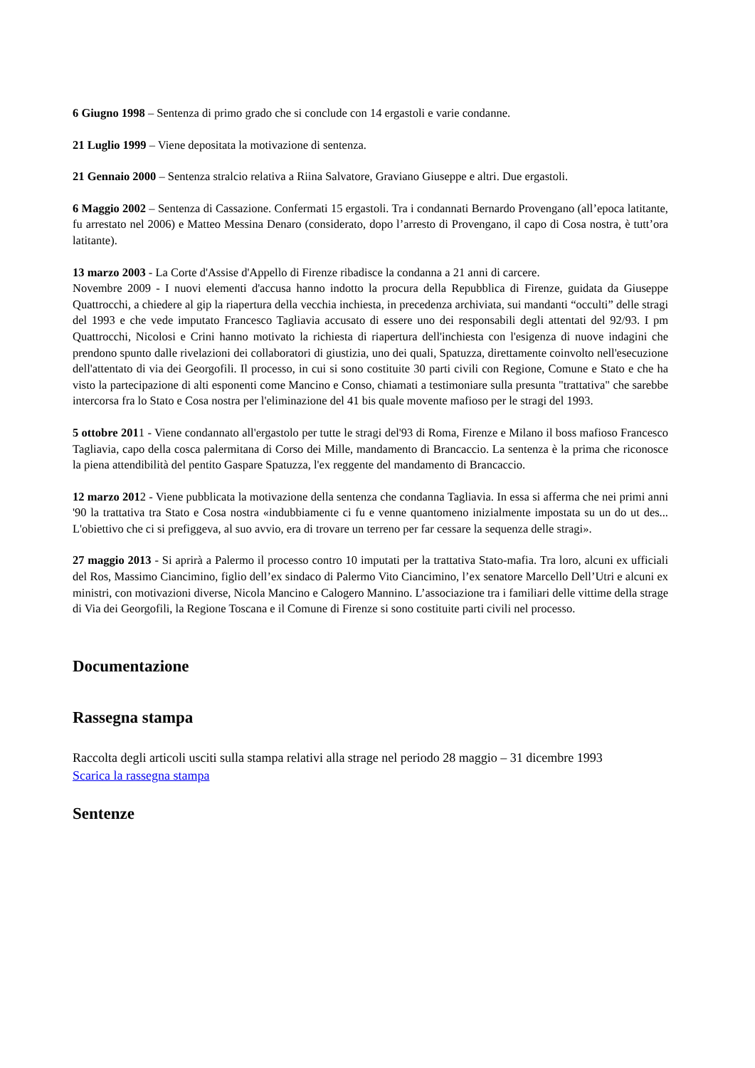6 Giugno 1998 – Sentenza di primo grado che si conclude con 14 ergastoli e varie condanne.
21 Luglio 1999 – Viene depositata la motivazione di sentenza.
21 Gennaio 2000 – Sentenza stralcio relativa a Riina Salvatore, Graviano Giuseppe e altri. Due ergastoli.
6 Maggio 2002 – Sentenza di Cassazione. Confermati 15 ergastoli. Tra i condannati Bernardo Provengano (all’epoca latitante, fu arrestato nel 2006) e Matteo Messina Denaro (considerato, dopo l’arresto di Provengano, il capo di Cosa nostra, è tutt’ora latitante).
13 marzo 2003 - La Corte d'Assise d'Appello di Firenze ribadisce la condanna a 21 anni di carcere.
Novembre 2009 - I nuovi elementi d'accusa hanno indotto la procura della Repubblica di Firenze, guidata da Giuseppe Quattrocchi, a chiedere al gip la riapertura della vecchia inchiesta, in precedenza archiviata, sui mandanti “occulti” delle stragi del 1993 e che vede imputato Francesco Tagliavia accusato di essere uno dei responsabili degli attentati del 92/93. I pm Quattrocchi, Nicolosi e Crini hanno motivato la richiesta di riapertura dell'inchiesta con l'esigenza di nuove indagini che prendono spunto dalle rivelazioni dei collaboratori di giustizia, uno dei quali, Spatuzza, direttamente coinvolto nell'esecuzione dell'attentato di via dei Georgofili. Il processo, in cui si sono costituite 30 parti civili con Regione, Comune e Stato e che ha visto la partecipazione di alti esponenti come Mancino e Conso, chiamati a testimoniare sulla presunta "trattativa" che sarebbe intercorsa fra lo Stato e Cosa nostra per l'eliminazione del 41 bis quale movente mafioso per le stragi del 1993.
5 ottobre 2011 - Viene condannato all'ergastolo per tutte le stragi del'93 di Roma, Firenze e Milano il boss mafioso Francesco Tagliavia, capo della cosca palermitana di Corso dei Mille, mandamento di Brancaccio. La sentenza è la prima che riconosce la piena attendibilità del pentito Gaspare Spatuzza, l'ex reggente del mandamento di Brancaccio.
12 marzo 2012 - Viene pubblicata la motivazione della sentenza che condanna Tagliavia. In essa si afferma che nei primi anni '90 la trattativa tra Stato e Cosa nostra «indubbiamente ci fu e venne quantomeno inizialmente impostata su un do ut des... L'obiettivo che ci si prefiggeva, al suo avvio, era di trovare un terreno per far cessare la sequenza delle stragi».
27 maggio 2013 - Si aprirà a Palermo il processo contro 10 imputati per la trattativa Stato-mafia. Tra loro, alcuni ex ufficiali del Ros, Massimo Ciancimino, figlio dell’ex sindaco di Palermo Vito Ciancimino, l’ex senatore Marcello Dell’Utri e alcuni ex ministri, con motivazioni diverse, Nicola Mancino e Calogero Mannino. L’associazione tra i familiari delle vittime della strage di Via dei Georgofili, la Regione Toscana e il Comune di Firenze si sono costituite parti civili nel processo.
Documentazione
Rassegna stampa
Raccolta degli articoli usciti sulla stampa relativi alla strage nel periodo 28 maggio – 31 dicembre 1993
Scarica la rassegna stampa
Sentenze